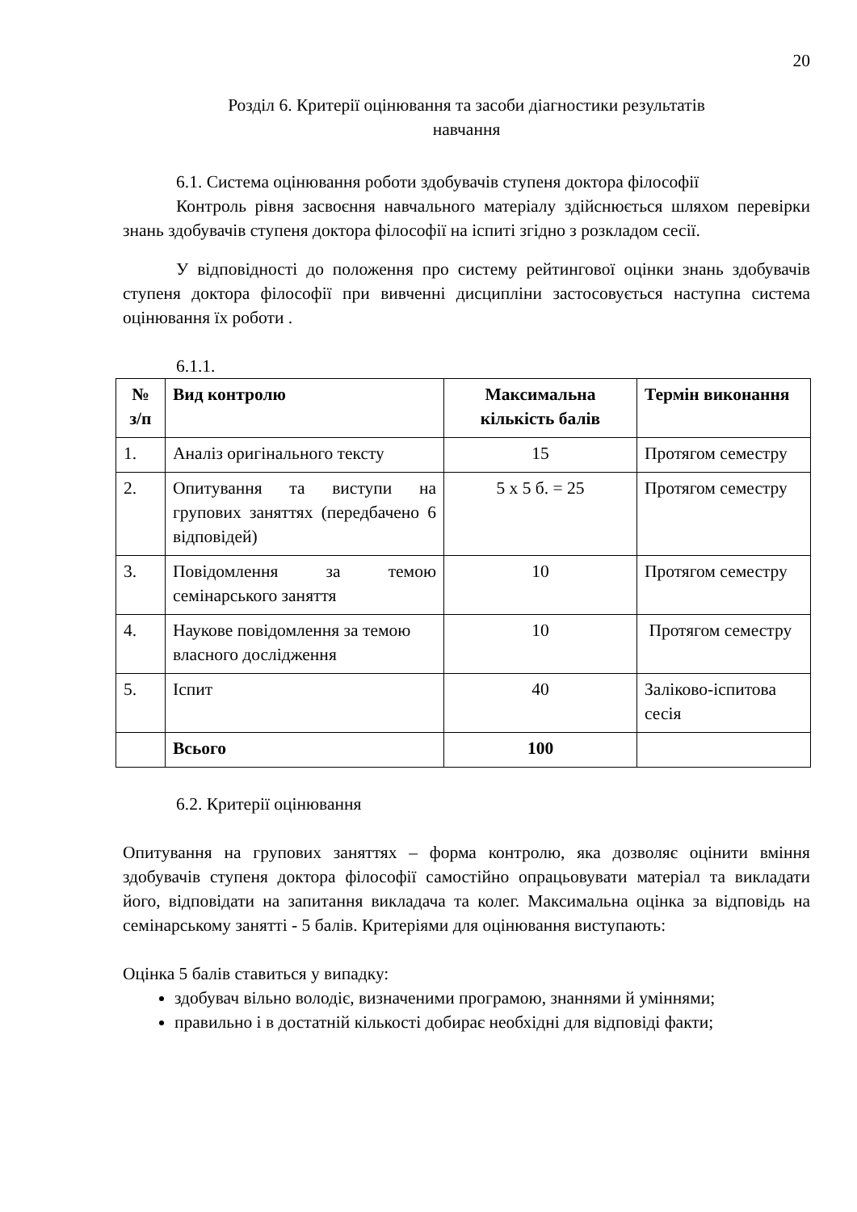20
Розділ 6. Критерії оцінювання та засоби діагностики результатів
навчання
6.1. Система оцінювання роботи здобувачів ступеня доктора філософії
Контроль рівня засвоєння навчального матеріалу здійснюється шляхом перевірки знань здобувачів ступеня доктора філософії на іспиті згідно з розкладом сесії.
У відповідності до положення про систему рейтингової оцінки знань здобувачів ступеня доктора філософії при вивченні дисципліни застосовується наступна система оцінювання їх роботи .
6.1.1.
| № з/п | Вид контролю | Максимальна кількість балів | Термін виконання |
| --- | --- | --- | --- |
| 1. | Аналіз оригінального тексту | 15 | Протягом семестру |
| 2. | Опитування та виступи на групових заняттях (передбачено 6 відповідей) | 5 х 5 б. = 25 | Протягом семестру |
| 3. | Повідомлення за темою семінарського заняття | 10 | Протягом семестру |
| 4. | Наукове повідомлення за темою власного дослідження | 10 | Протягом семестру |
| 5. | Іспит | 40 | Заліково-іспитова сесія |
| | Всього | 100 | |
6.2. Критерії оцінювання
Опитування на групових заняттях – форма контролю, яка дозволяє оцінити вміння здобувачів ступеня доктора філософії самостійно опрацьовувати матеріал та викладати його, відповідати на запитання викладача та колег. Максимальна оцінка за відповідь на семінарському занятті - 5 балів. Критеріями для оцінювання виступають:
Оцінка 5 балів ставиться у випадку:
здобувач вільно володіє, визначеними програмою, знаннями й уміннями;
правильно і в достатній кількості добирає необхідні для відповіді факти;